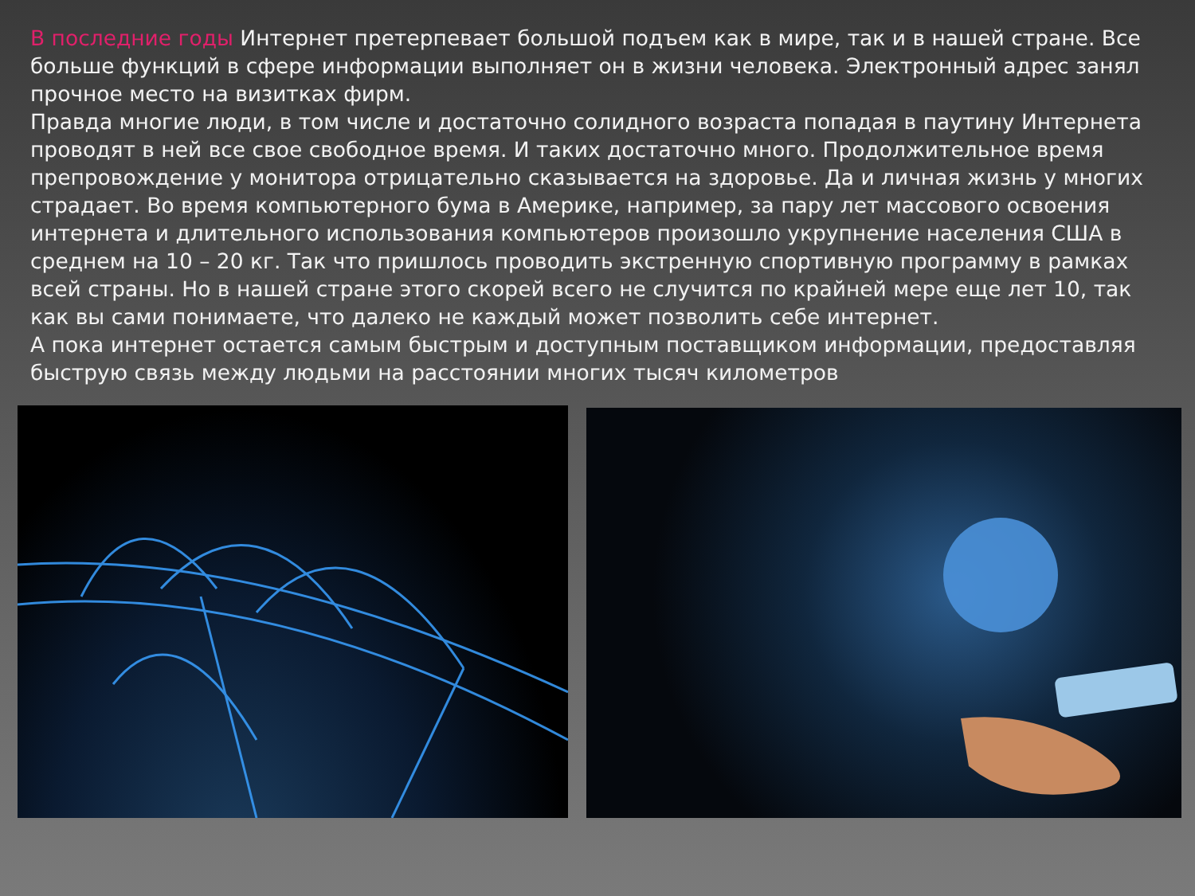В последние годы Интернет претерпевает большой подъем как в мире, так и в нашей стране. Все больше функций в сфере информации выполняет он в жизни человека. Электронный адрес занял прочное место на визитках фирм.
Правда многие люди, в том числе и достаточно солидного возраста попадая в паутину Интернета проводят в ней все свое свободное время. И таких достаточно много. Продолжительное время препровождение у монитора отрицательно сказывается на здоровье. Да и личная жизнь у многих страдает. Во время компьютерного бума в Америке, например, за пару лет массового освоения интернета и длительного использования компьютеров произошло укрупнение населения США в среднем на 10 – 20 кг. Так что пришлось проводить экстренную спортивную программу в рамках всей страны. Но в нашей стране этого скорей всего не случится по крайней мере еще лет 10, так как вы сами понимаете, что далеко не каждый может позволить себе интернет.
А пока интернет остается самым быстрым и доступным поставщиком информации, предоставляя быструю связь между людьми на расстоянии многих тысяч километров